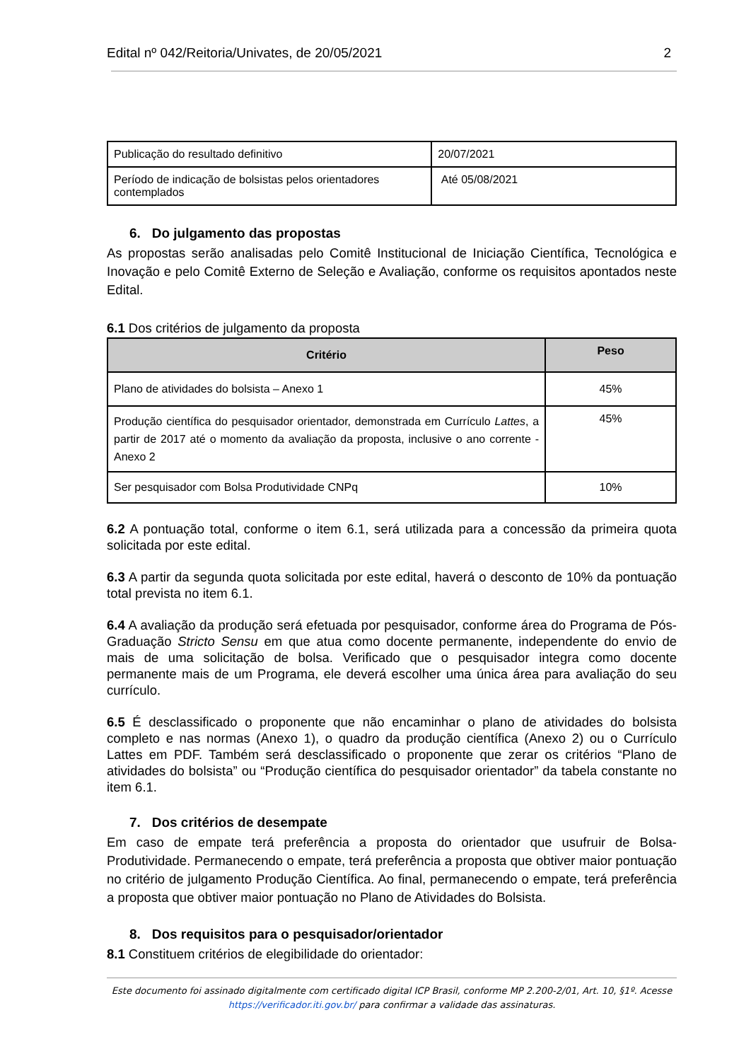Edital nº 042/Reitoria/Univates, de 20/05/2021 2
| Publicação do resultado definitivo | 20/07/2021 |
| Período de indicação de bolsistas pelos orientadores contemplados | Até 05/08/2021 |
6. Do julgamento das propostas
As propostas serão analisadas pelo Comitê Institucional de Iniciação Científica, Tecnológica e Inovação e pelo Comitê Externo de Seleção e Avaliação, conforme os requisitos apontados neste Edital.
6.1 Dos critérios de julgamento da proposta
| Critério | Peso |
| --- | --- |
| Plano de atividades do bolsista – Anexo 1 | 45% |
| Produção científica do pesquisador orientador, demonstrada em Currículo Lattes , a partir de 2017 até o momento da avaliação da proposta, inclusive o ano corrente - Anexo 2 | 45% |
| Ser pesquisador com Bolsa Produtividade CNPq | 10% |
6.2 A pontuação total, conforme o item 6.1, será utilizada para a concessão da primeira quota solicitada por este edital.
6.3 A partir da segunda quota solicitada por este edital, haverá o desconto de 10% da pontuação total prevista no item 6.1.
6.4 A avaliação da produção será efetuada por pesquisador, conforme área do Programa de Pós-Graduação Stricto Sensu em que atua como docente permanente, independente do envio de mais de uma solicitação de bolsa. Verificado que o pesquisador integra como docente permanente mais de um Programa, ele deverá escolher uma única área para avaliação do seu currículo.
6.5 É desclassificado o proponente que não encaminhar o plano de atividades do bolsista completo e nas normas (Anexo 1), o quadro da produção científica (Anexo 2) ou o Currículo Lattes em PDF. Também será desclassificado o proponente que zerar os critérios “Plano de atividades do bolsista” ou “Produção científica do pesquisador orientador” da tabela constante no item 6.1.
7. Dos critérios de desempate
Em caso de empate terá preferência a proposta do orientador que usufruir de Bolsa-Produtividade. Permanecendo o empate, terá preferência a proposta que obtiver maior pontuação no critério de julgamento Produção Científica. Ao final, permanecendo o empate, terá preferência a proposta que obtiver maior pontuação no Plano de Atividades do Bolsista.
8. Dos requisitos para o pesquisador/orientador
8.1 Constituem critérios de elegibilidade do orientador:
Este documento foi assinado digitalmente com certificado digital ICP Brasil, conforme MP 2.200-2/01, Art. 10, §1º. Acesse
https://verificador.iti.gov.br/ para confirmar a validade das assinaturas.